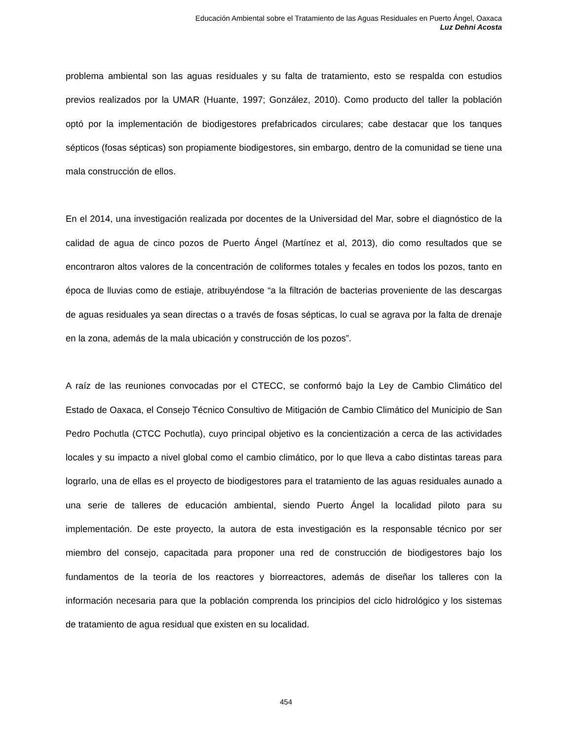Educación Ambiental sobre el Tratamiento de las Aguas Residuales en Puerto Ángel, Oaxaca
Luz Dehni Acosta
problema ambiental son las aguas residuales y su falta de tratamiento, esto se respalda con estudios previos realizados por la UMAR (Huante, 1997; González, 2010). Como producto del taller la población optó por la implementación de biodigestores prefabricados circulares; cabe destacar que los tanques sépticos (fosas sépticas) son propiamente biodigestores, sin embargo, dentro de la comunidad se tiene una mala construcción de ellos.
En el 2014, una investigación realizada por docentes de la Universidad del Mar, sobre el diagnóstico de la calidad de agua de cinco pozos de Puerto Ángel (Martínez et al, 2013), dio como resultados que se encontraron altos valores de la concentración de coliformes totales y fecales en todos los pozos, tanto en época de lluvias como de estiaje, atribuyéndose “a la filtración de bacterias proveniente de las descargas de aguas residuales ya sean directas o a través de fosas sépticas, lo cual se agrava por la falta de drenaje en la zona, además de la mala ubicación y construcción de los pozos”.
A raíz de las reuniones convocadas por el CTECC, se conformó bajo la Ley de Cambio Climático del Estado de Oaxaca, el Consejo Técnico Consultivo de Mitigación de Cambio Climático del Municipio de San Pedro Pochutla (CTCC Pochutla), cuyo principal objetivo es la concientización a cerca de las actividades locales y su impacto a nivel global como el cambio climático, por lo que lleva a cabo distintas tareas para lograrlo, una de ellas es el proyecto de biodigestores para el tratamiento de las aguas residuales aunado a una serie de talleres de educación ambiental, siendo Puerto Ángel la localidad piloto para su implementación. De este proyecto, la autora de esta investigación es la responsable técnico por ser miembro del consejo, capacitada para proponer una red de construcción de biodigestores bajo los fundamentos de la teoría de los reactores y biorreactores, además de diseñar los talleres con la información necesaria para que la población comprenda los principios del ciclo hidrológico y los sistemas de tratamiento de agua residual que existen en su localidad.
454